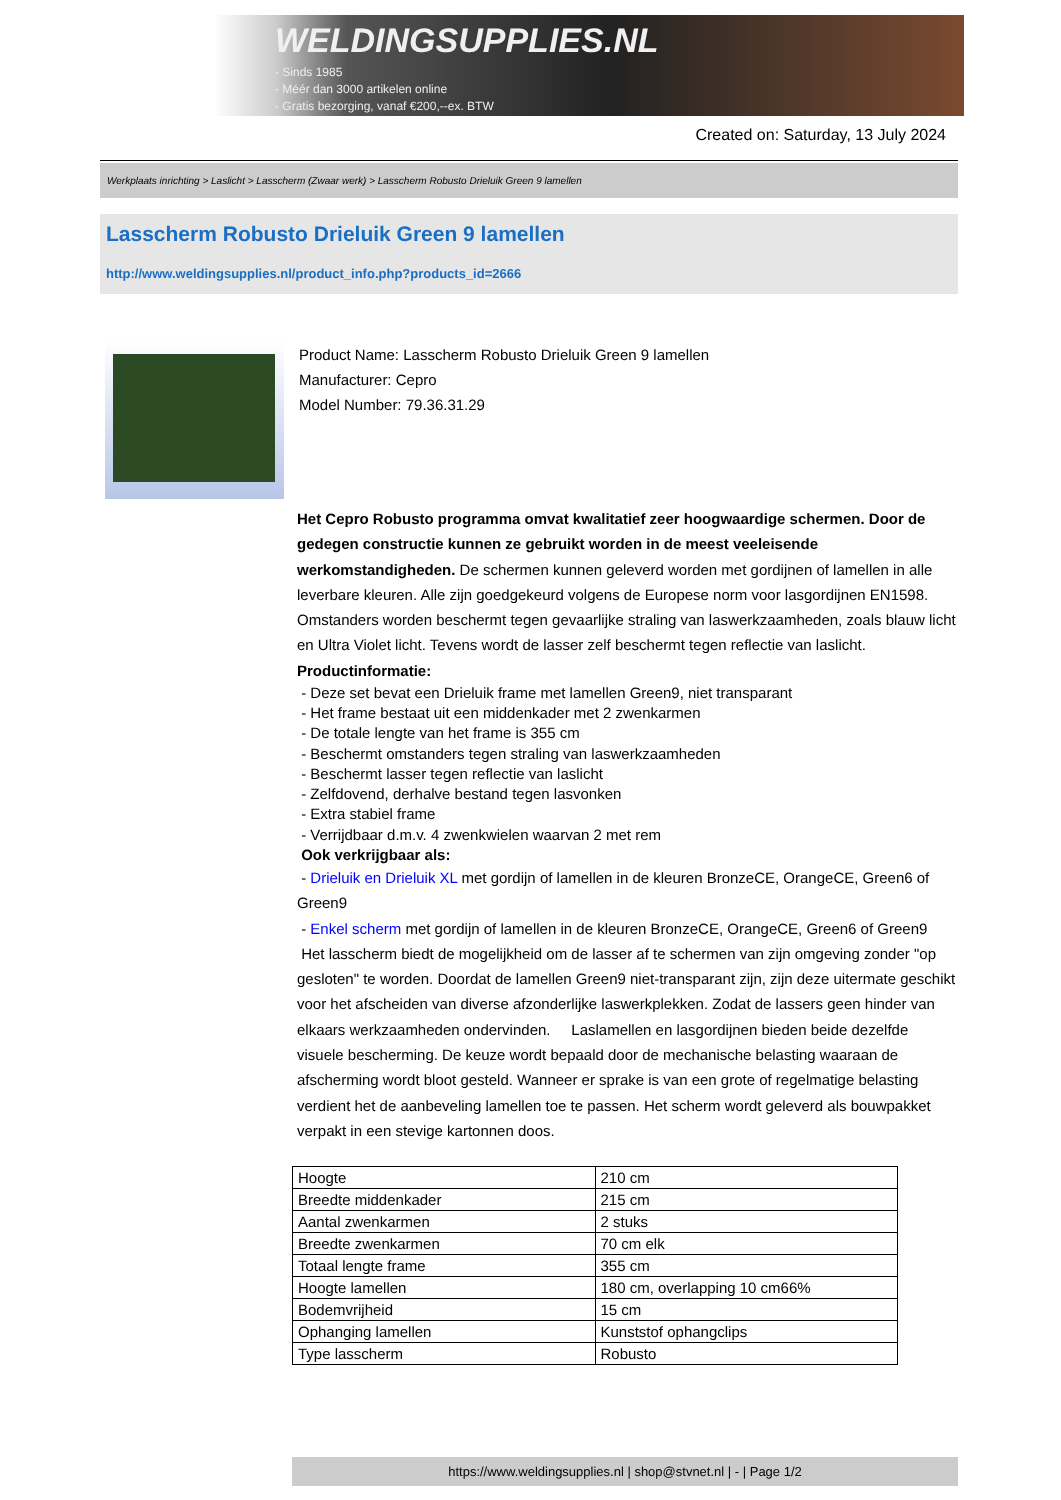WELDINGSUPPLIES.NL
- Sinds 1985
- Méér dan 3000 artikelen online
- Gratis bezorging, vanaf €200,--ex. BTW
Created on: Saturday, 13 July 2024
Werkplaats inrichting > Laslicht > Lasscherm (Zwaar werk) > Lasscherm Robusto Drieluik Green 9 lamellen
Lasscherm Robusto Drieluik Green 9 lamellen
http://www.weldingsupplies.nl/product_info.php?products_id=2666
Product Name: Lasscherm Robusto Drieluik Green 9 lamellen
Manufacturer: Cepro
Model Number: 79.36.31.29
Het Cepro Robusto programma omvat kwalitatief zeer hoogwaardige schermen. Door de gedegen constructie kunnen ze gebruikt worden in de meest veeleisende werkomstandigheden. De schermen kunnen geleverd worden met gordijnen of lamellen in alle leverbare kleuren. Alle zijn goedgekeurd volgens de Europese norm voor lasgordijnen EN1598. Omstanders worden beschermt tegen gevaarlijke straling van laswerkzaamheden, zoals blauw licht en Ultra Violet licht. Tevens wordt de lasser zelf beschermt tegen reflectie van laslicht. Productinformatie:
- Deze set bevat een Drieluik frame met lamellen Green9, niet transparant
- Het frame bestaat uit een middenkader met 2 zwenkarmen
- De totale lengte van het frame is 355 cm
- Beschermt omstanders tegen straling van laswerkzaamheden
- Beschermt lasser tegen reflectie van laslicht
- Zelfdovend, derhalve bestand tegen lasvonken
- Extra stabiel frame
- Verrijdbaar d.m.v. 4 zwenkwielen waarvan 2 met rem
Ook verkrijgbaar als:
- Drieluik en Drieluik XL met gordijn of lamellen in de kleuren BronzeCE, OrangeCE, Green6 of Green9
- Enkel scherm met gordijn of lamellen in de kleuren BronzeCE, OrangeCE, Green6 of Green9
Het lasscherm biedt de mogelijkheid om de lasser af te schermen van zijn omgeving zonder "op gesloten" te worden. Doordat de lamellen Green9 niet-transparant zijn, zijn deze uitermate geschikt voor het afscheiden van diverse afzonderlijke laswerkplekken. Zodat de lassers geen hinder van elkaars werkzaamheden ondervinden. Laslamellen en lasgordijnen bieden beide dezelfde visuele bescherming. De keuze wordt bepaald door de mechanische belasting waaraan de afscherming wordt bloot gesteld. Wanneer er sprake is van een grote of regelmatige belasting verdient het de aanbeveling lamellen toe te passen. Het scherm wordt geleverd als bouwpakket verpakt in een stevige kartonnen doos.
| Hoogte | 210 cm |
| Breedte middenkader | 215 cm |
| Aantal zwenkarmen | 2 stuks |
| Breedte zwenkarmen | 70 cm elk |
| Totaal lengte frame | 355 cm |
| Hoogte lamellen | 180 cm, overlapping 10 cm66% |
| Bodemvrijheid | 15 cm |
| Ophanging lamellen | Kunststof ophangclips |
| Type lasscherm | Robusto |
https://www.weldingsupplies.nl | shop@stvnet.nl | - | Page 1/2